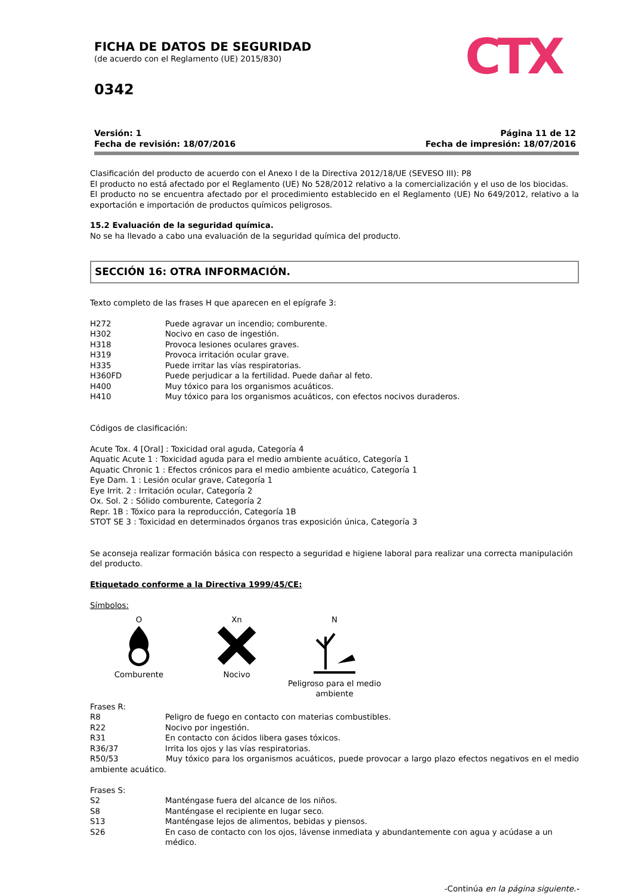FICHA DE DATOS DE SEGURIDAD
(de acuerdo con el Reglamento (UE) 2015/830)
0342
CTX
Versión: 1
Fecha de revisión: 18/07/2016
Página 11 de 12
Fecha de impresión: 18/07/2016
Clasificación del producto de acuerdo con el Anexo I de la Directiva 2012/18/UE (SEVESO III): P8
El producto no está afectado por el Reglamento (UE) No 528/2012 relativo a la comercialización y el uso de los biocidas.
El producto no se encuentra afectado por el procedimiento establecido en el Reglamento (UE) No 649/2012, relativo a la exportación e importación de productos químicos peligrosos.
15.2 Evaluación de la seguridad química.
No se ha llevado a cabo una evaluación de la seguridad química del producto.
SECCIÓN 16: OTRA INFORMACIÓN.
Texto completo de las frases H que aparecen en el epígrafe 3:
H272 Puede agravar un incendio; comburente.
H302 Nocivo en caso de ingestión.
H318 Provoca lesiones oculares graves.
H319 Provoca irritación ocular grave.
H335 Puede irritar las vías respiratorias.
H360FD Puede perjudicar a la fertilidad. Puede dañar al feto.
H400 Muy tóxico para los organismos acuáticos.
H410 Muy tóxico para los organismos acuáticos, con efectos nocivos duraderos.
Códigos de clasificación:
Acute Tox. 4 [Oral] : Toxicidad oral aguda, Categoría 4
Aquatic Acute 1 : Toxicidad aguda para el medio ambiente acuático, Categoría 1
Aquatic Chronic 1 : Efectos crónicos para el medio ambiente acuático, Categoría 1
Eye Dam. 1 : Lesión ocular grave, Categoría 1
Eye Irrit. 2 : Irritación ocular, Categoría 2
Ox. Sol. 2 : Sólido comburente, Categoría 2
Repr. 1B : Tóxico para la reproducción, Categoría 1B
STOT SE 3 : Toxicidad en determinados órganos tras exposición única, Categoría 3
Se aconseja realizar formación básica con respecto a seguridad e higiene laboral para realizar una correcta manipulación del producto.
Etiquetado conforme a la Directiva 1999/45/CE:
Símbolos:
O
Comburente
Xn
Nocivo
N
Peligroso para el medio ambiente
Frases R:
R8 Peligro de fuego en contacto con materias combustibles.
R22 Nocivo por ingestión.
R31 En contacto con ácidos libera gases tóxicos.
R36/37 Irrita los ojos y las vías respiratorias.
R50/53 Muy tóxico para los organismos acuáticos, puede provocar a largo plazo efectos negativos en el medio ambiente acuático.
Frases S:
S2 Manténgase fuera del alcance de los niños.
S8 Manténgase el recipiente en lugar seco.
S13 Manténgase lejos de alimentos, bebidas y piensos.
S26 En caso de contacto con los ojos, lávense inmediata y abundantemente con agua y acúdase a un médico.
-Continúa en la página siguiente.-